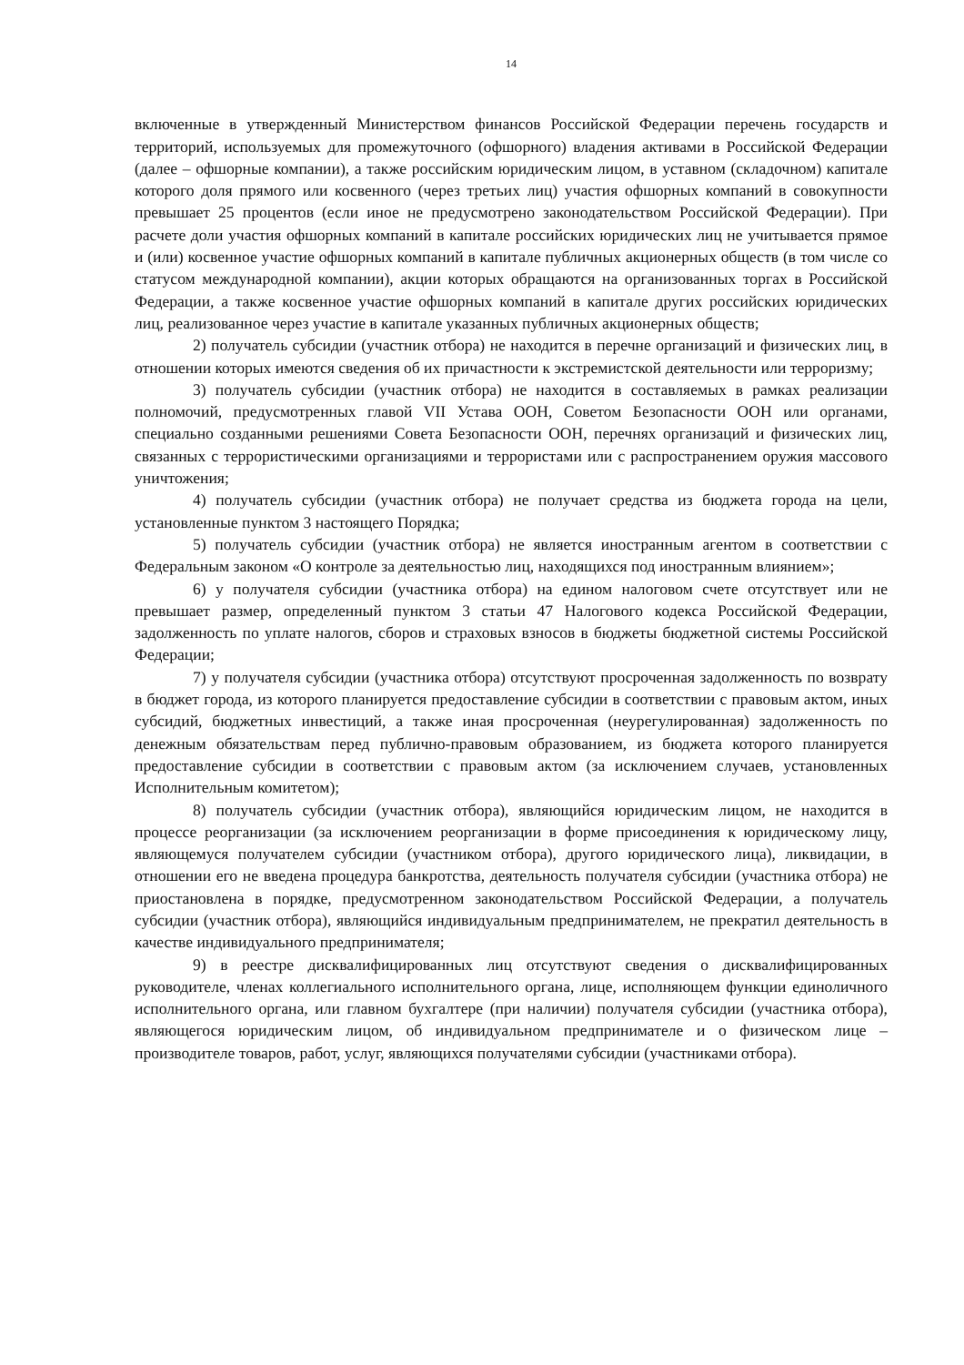14
включенные в утвержденный Министерством финансов Российской Федерации перечень государств и территорий, используемых для промежуточного (офшорного) владения активами в Российской Федерации (далее – офшорные компании), а также российским юридическим лицом, в уставном (складочном) капитале которого доля прямого или косвенного (через третьих лиц) участия офшорных компаний в совокупности превышает 25 процентов (если иное не предусмотрено законодательством Российской Федерации). При расчете доли участия офшорных компаний в капитале российских юридических лиц не учитывается прямое и (или) косвенное участие офшорных компаний в капитале публичных акционерных обществ (в том числе со статусом международной компании), акции которых обращаются на организованных торгах в Российской Федерации, а также косвенное участие офшорных компаний в капитале других российских юридических лиц, реализованное через участие в капитале указанных публичных акционерных обществ;
2) получатель субсидии (участник отбора) не находится в перечне организаций и физических лиц, в отношении которых имеются сведения об их причастности к экстремистской деятельности или терроризму;
3) получатель субсидии (участник отбора) не находится в составляемых в рамках реализации полномочий, предусмотренных главой VII Устава ООН, Советом Безопасности ООН или органами, специально созданными решениями Совета Безопасности ООН, перечнях организаций и физических лиц, связанных с террористическими организациями и террористами или с распространением оружия массового уничтожения;
4) получатель субсидии (участник отбора) не получает средства из бюджета города на цели, установленные пунктом 3 настоящего Порядка;
5) получатель субсидии (участник отбора) не является иностранным агентом в соответствии с Федеральным законом «О контроле за деятельностью лиц, находящихся под иностранным влиянием»;
6) у получателя субсидии (участника отбора) на едином налоговом счете отсутствует или не превышает размер, определенный пунктом 3 статьи 47 Налогового кодекса Российской Федерации, задолженность по уплате налогов, сборов и страховых взносов в бюджеты бюджетной системы Российской Федерации;
7) у получателя субсидии (участника отбора) отсутствуют просроченная задолженность по возврату в бюджет города, из которого планируется предоставление субсидии в соответствии с правовым актом, иных субсидий, бюджетных инвестиций, а также иная просроченная (неурегулированная) задолженность по денежным обязательствам перед публично-правовым образованием, из бюджета которого планируется предоставление субсидии в соответствии с правовым актом (за исключением случаев, установленных Исполнительным комитетом);
8) получатель субсидии (участник отбора), являющийся юридическим лицом, не находится в процессе реорганизации (за исключением реорганизации в форме присоединения к юридическому лицу, являющемуся получателем субсидии (участником отбора), другого юридического лица), ликвидации, в отношении его не введена процедура банкротства, деятельность получателя субсидии (участника отбора) не приостановлена в порядке, предусмотренном законодательством Российской Федерации, а получатель субсидии (участник отбора), являющийся индивидуальным предпринимателем, не прекратил деятельность в качестве индивидуального предпринимателя;
9) в реестре дисквалифицированных лиц отсутствуют сведения о дисквалифицированных руководителе, членах коллегиального исполнительного органа, лице, исполняющем функции единоличного исполнительного органа, или главном бухгалтере (при наличии) получателя субсидии (участника отбора), являющегося юридическим лицом, об индивидуальном предпринимателе и о физическом лице – производителе товаров, работ, услуг, являющихся получателями субсидии (участниками отбора).